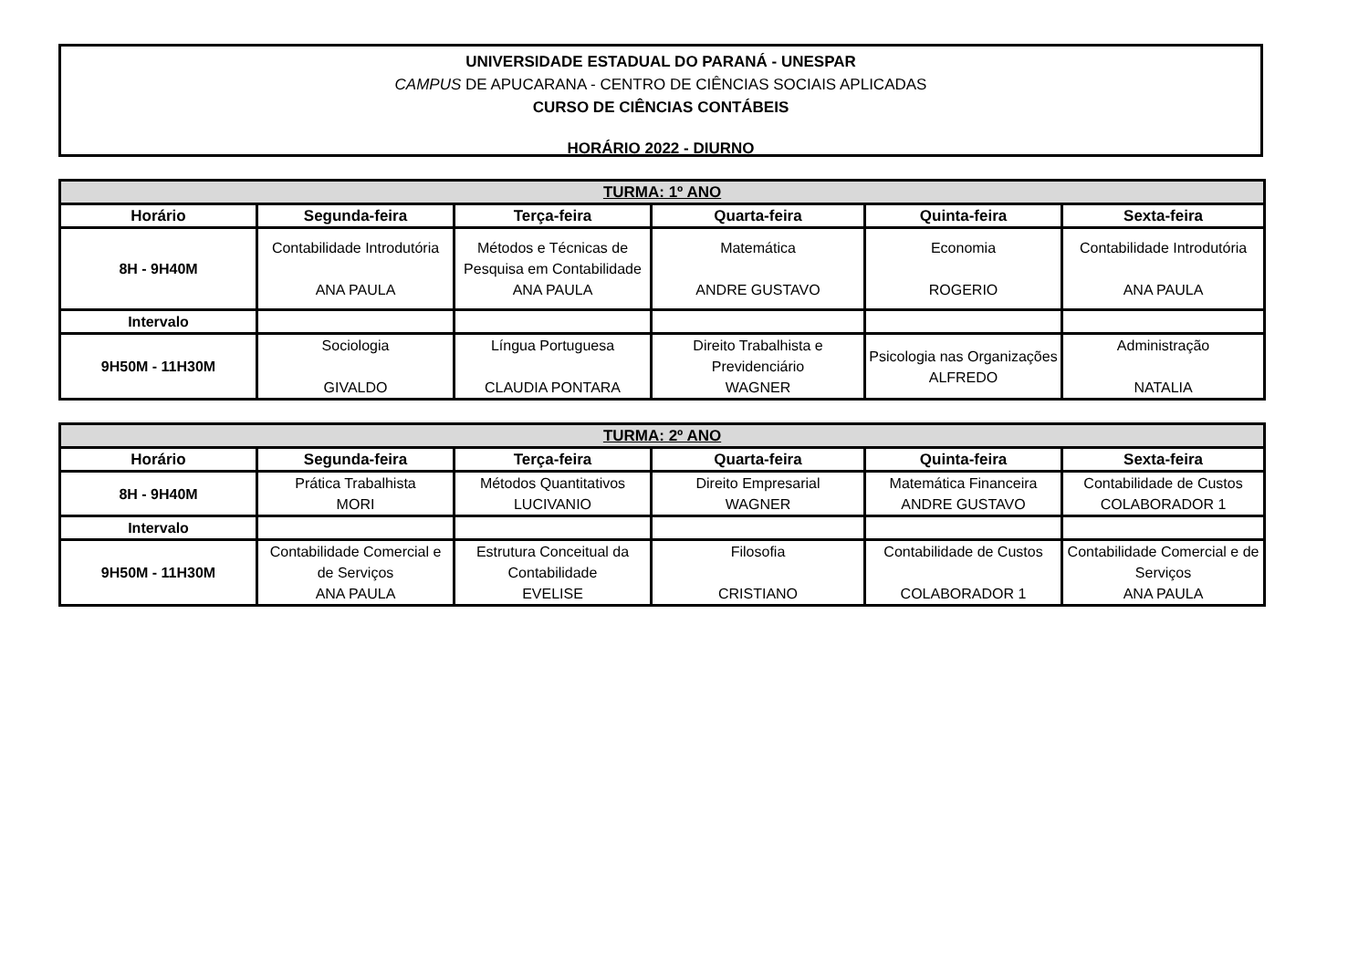UNIVERSIDADE ESTADUAL DO PARANÁ - UNESPAR
CAMPUS DE APUCARANA - CENTRO DE CIÊNCIAS SOCIAIS APLICADAS
CURSO DE CIÊNCIAS CONTÁBEIS
HORÁRIO 2022 - DIURNO
| TURMA: 1º ANO | | | | | |
| Horário | Segunda-feira | Terça-feira | Quarta-feira | Quinta-feira | Sexta-feira |
| 8H - 9H40M | Contabilidade Introdutória ANA PAULA | Métodos e Técnicas de Pesquisa em Contabilidade ANA PAULA | Matemática ANDRE GUSTAVO | Economia ROGERIO | Contabilidade Introdutória ANA PAULA |
| Intervalo | | | | | |
| 9H50M - 11H30M | Sociologia GIVALDO | Língua Portuguesa CLAUDIA PONTARA | Direito Trabalhista e Previdenciário WAGNER | Psicologia nas Organizações ALFREDO | Administração NATALIA |
| TURMA: 2º ANO | | | | | |
| Horário | Segunda-feira | Terça-feira | Quarta-feira | Quinta-feira | Sexta-feira |
| 8H - 9H40M | Prática Trabalhista MORI | Métodos Quantitativos LUCIVANIO | Direito Empresarial WAGNER | Matemática Financeira ANDRE GUSTAVO | Contabilidade de Custos COLABORADOR 1 |
| Intervalo | | | | | |
| 9H50M - 11H30M | Contabilidade Comercial e de Serviços ANA PAULA | Estrutura Conceitual da Contabilidade EVELISE | Filosofia CRISTIANO | Contabilidade de Custos COLABORADOR 1 | Contabilidade Comercial e de Serviços ANA PAULA |